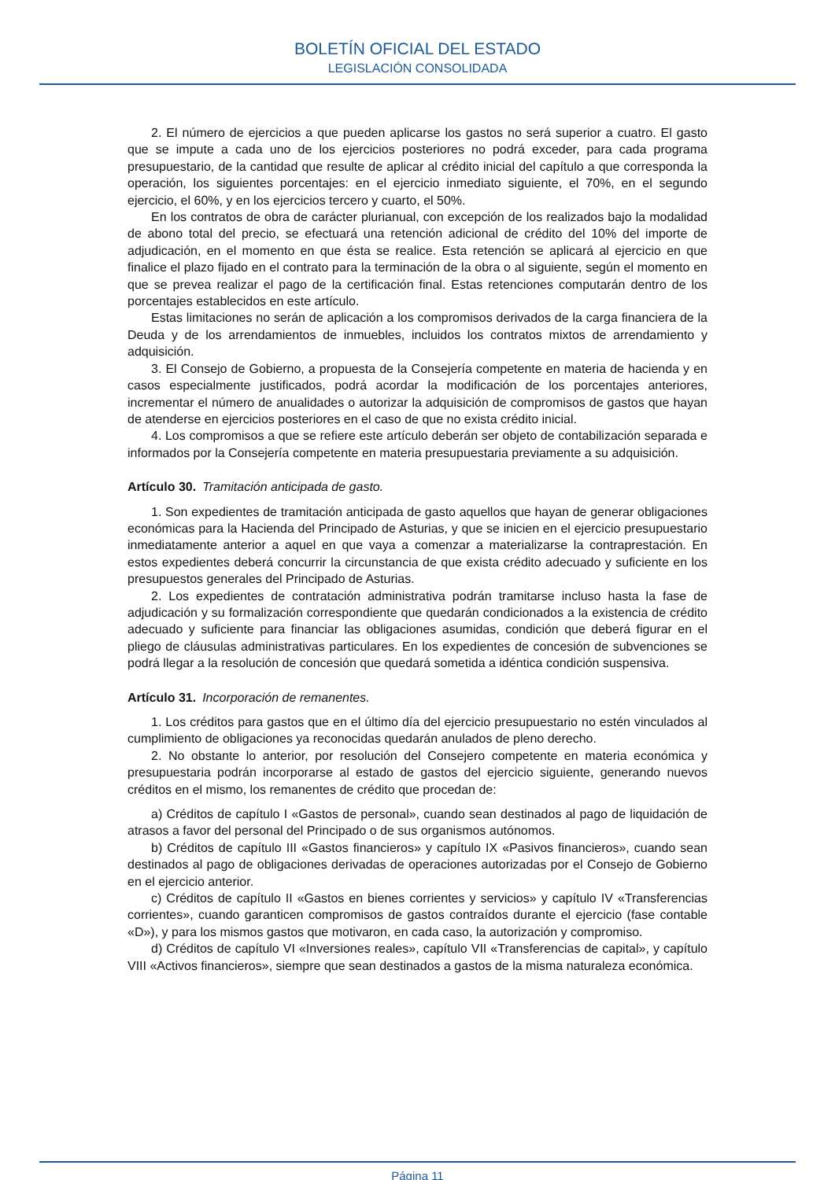BOLETÍN OFICIAL DEL ESTADO
LEGISLACIÓN CONSOLIDADA
2. El número de ejercicios a que pueden aplicarse los gastos no será superior a cuatro. El gasto que se impute a cada uno de los ejercicios posteriores no podrá exceder, para cada programa presupuestario, de la cantidad que resulte de aplicar al crédito inicial del capítulo a que corresponda la operación, los siguientes porcentajes: en el ejercicio inmediato siguiente, el 70%, en el segundo ejercicio, el 60%, y en los ejercicios tercero y cuarto, el 50%.
En los contratos de obra de carácter plurianual, con excepción de los realizados bajo la modalidad de abono total del precio, se efectuará una retención adicional de crédito del 10% del importe de adjudicación, en el momento en que ésta se realice. Esta retención se aplicará al ejercicio en que finalice el plazo fijado en el contrato para la terminación de la obra o al siguiente, según el momento en que se prevea realizar el pago de la certificación final. Estas retenciones computarán dentro de los porcentajes establecidos en este artículo.
Estas limitaciones no serán de aplicación a los compromisos derivados de la carga financiera de la Deuda y de los arrendamientos de inmuebles, incluidos los contratos mixtos de arrendamiento y adquisición.
3. El Consejo de Gobierno, a propuesta de la Consejería competente en materia de hacienda y en casos especialmente justificados, podrá acordar la modificación de los porcentajes anteriores, incrementar el número de anualidades o autorizar la adquisición de compromisos de gastos que hayan de atenderse en ejercicios posteriores en el caso de que no exista crédito inicial.
4. Los compromisos a que se refiere este artículo deberán ser objeto de contabilización separada e informados por la Consejería competente en materia presupuestaria previamente a su adquisición.
Artículo 30. Tramitación anticipada de gasto.
1. Son expedientes de tramitación anticipada de gasto aquellos que hayan de generar obligaciones económicas para la Hacienda del Principado de Asturias, y que se inicien en el ejercicio presupuestario inmediatamente anterior a aquel en que vaya a comenzar a materializarse la contraprestación. En estos expedientes deberá concurrir la circunstancia de que exista crédito adecuado y suficiente en los presupuestos generales del Principado de Asturias.
2. Los expedientes de contratación administrativa podrán tramitarse incluso hasta la fase de adjudicación y su formalización correspondiente que quedarán condicionados a la existencia de crédito adecuado y suficiente para financiar las obligaciones asumidas, condición que deberá figurar en el pliego de cláusulas administrativas particulares. En los expedientes de concesión de subvenciones se podrá llegar a la resolución de concesión que quedará sometida a idéntica condición suspensiva.
Artículo 31. Incorporación de remanentes.
1. Los créditos para gastos que en el último día del ejercicio presupuestario no estén vinculados al cumplimiento de obligaciones ya reconocidas quedarán anulados de pleno derecho.
2. No obstante lo anterior, por resolución del Consejero competente en materia económica y presupuestaria podrán incorporarse al estado de gastos del ejercicio siguiente, generando nuevos créditos en el mismo, los remanentes de crédito que procedan de:
a) Créditos de capítulo I «Gastos de personal», cuando sean destinados al pago de liquidación de atrasos a favor del personal del Principado o de sus organismos autónomos.
b) Créditos de capítulo III «Gastos financieros» y capítulo IX «Pasivos financieros», cuando sean destinados al pago de obligaciones derivadas de operaciones autorizadas por el Consejo de Gobierno en el ejercicio anterior.
c) Créditos de capítulo II «Gastos en bienes corrientes y servicios» y capítulo IV «Transferencias corrientes», cuando garanticen compromisos de gastos contraídos durante el ejercicio (fase contable «D»), y para los mismos gastos que motivaron, en cada caso, la autorización y compromiso.
d) Créditos de capítulo VI «Inversiones reales», capítulo VII «Transferencias de capital», y capítulo VIII «Activos financieros», siempre que sean destinados a gastos de la misma naturaleza económica.
Página 11